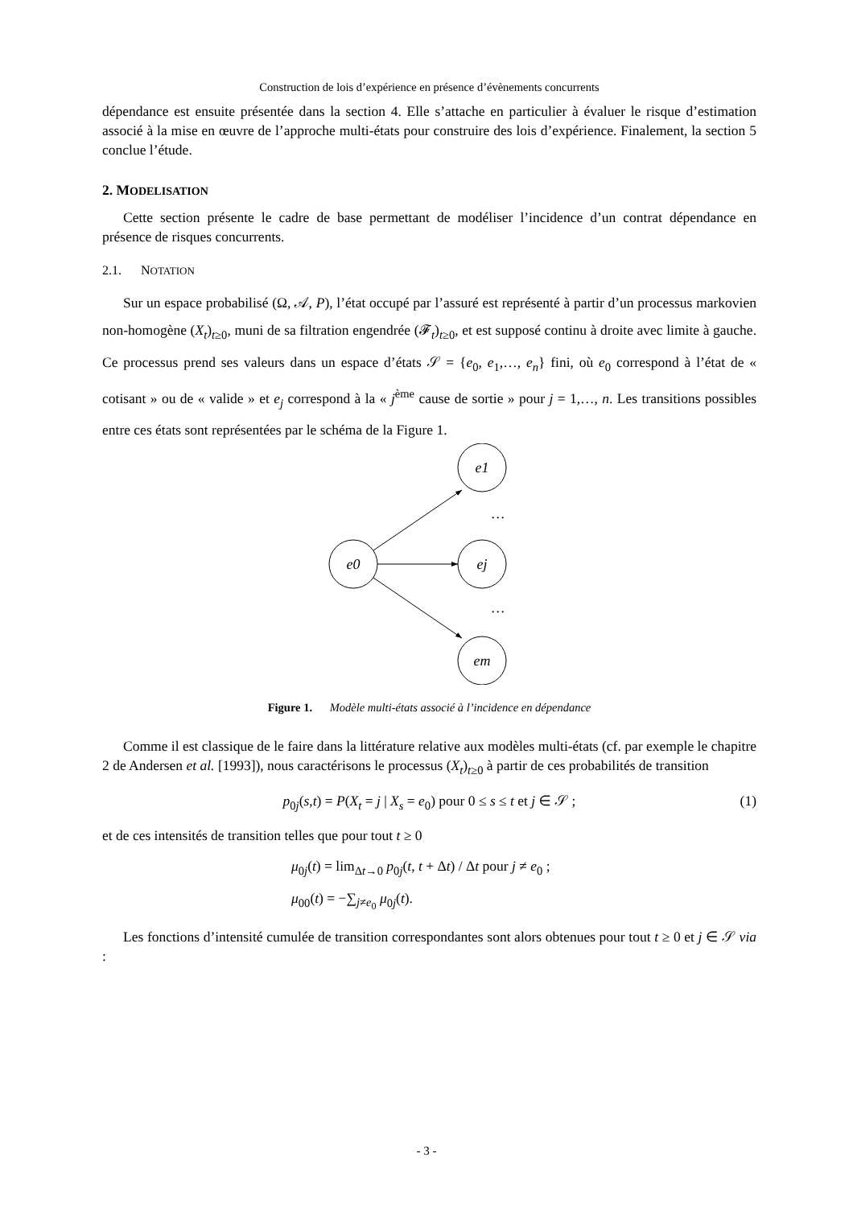Construction de lois d’expérience en présence d’évènements concurrents
dépendance est ensuite présentée dans la section 4. Elle s’attache en particulier à évaluer le risque d’estimation associé à la mise en œuvre de l’approche multi-états pour construire des lois d’expérience. Finalement, la section 5 conclue l’étude.
2. MODELISATION
Cette section présente le cadre de base permettant de modéliser l’incidence d’un contrat dépendance en présence de risques concurrents.
2.1. NOTATION
Sur un espace probabilisé (Ω, 𝒜, P), l’état occupé par l’assuré est représenté à partir d’un processus markovien non-homogène (X<sub>t</sub>)<sub>t≥0</sub>, muni de sa filtration engendrée (𝓕<sub>t</sub>)<sub>t≥0</sub>, et est supposé continu à droite avec limite à gauche. Ce processus prend ses valeurs dans un espace d’états 𝒮 = {e<sub>0</sub>, e<sub>1</sub>,…, e<sub>n</sub>} fini, où e<sub>0</sub> correspond à l’état de « cotisant » ou de « valide » et e<sub>j</sub> correspond à la « j<sup>ème</sup> cause de sortie » pour j = 1,…, n. Les transitions possibles entre ces états sont représentées par le schéma de la Figure 1.
e1
e0
ej
em
…
…
Figure 1. Modèle multi-états associé à l’incidence en dépendance
Comme il est classique de le faire dans la littérature relative aux modèles multi-états (cf. par exemple le chapitre 2 de Andersen et al. [1993]), nous caractérisons le processus (X<sub>t</sub>)<sub>t≥0</sub> à partir de ces probabilités de transition
p<sub>0j</sub>(s,t) = P(X<sub>t</sub> = j | X<sub>s</sub> = e<sub>0</sub>) pour 0 ≤ s ≤ t et j ∈ 𝒮 ; (1)
et de ces intensités de transition telles que pour tout t ≥ 0
μ<sub>0j</sub>(t) = lim<sub>Δt→0</sub> p<sub>0j</sub>(t, t + Δt) / Δt pour j ≠ e<sub>0</sub> ;
μ<sub>00</sub>(t) = −∑<sub>j≠e<sub>0</sub></sub> μ<sub>0j</sub>(t).
Les fonctions d’intensité cumulée de transition correspondantes sont alors obtenues pour tout t ≥ 0 et j ∈ 𝒮 via :
- 3 -